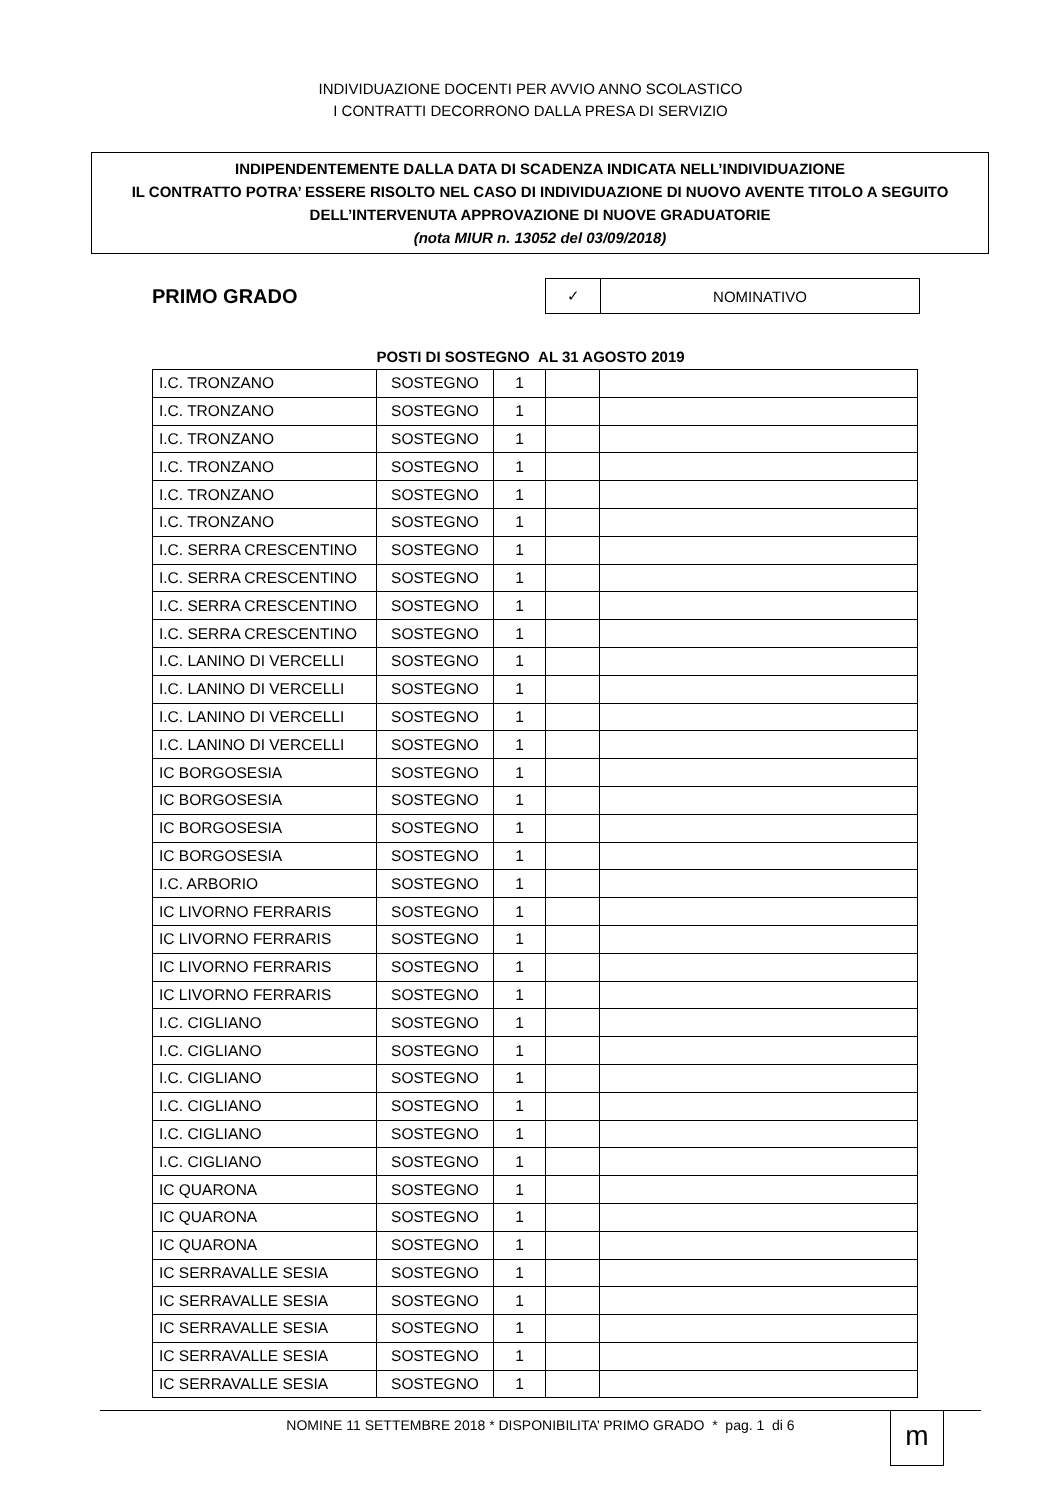INDIVIDUAZIONE DOCENTI PER AVVIO ANNO SCOLASTICO
I CONTRATTI DECORRONO DALLA PRESA DI SERVIZIO
INDIPENDENTEMENTE DALLA DATA DI SCADENZA INDICATA NELL’INDIVIDUAZIONE
IL CONTRATTO POTRA’ ESSERE RISOLTO NEL CASO DI INDIVIDUAZIONE DI NUOVO AVENTE TITOLO A SEGUITO DELL’INTERVENUTA APPROVAZIONE DI NUOVE GRADUATORIE
(nota MIUR n. 13052 del 03/09/2018)
PRIMO GRADO
| ✓ | NOMINATIVO |
POSTI DI SOSTEGNO AL 31 AGOSTO 2019
| I.C. TRONZANO | SOSTEGNO | 1 | | |
| I.C. TRONZANO | SOSTEGNO | 1 | | |
| I.C. TRONZANO | SOSTEGNO | 1 | | |
| I.C. TRONZANO | SOSTEGNO | 1 | | |
| I.C. TRONZANO | SOSTEGNO | 1 | | |
| I.C. TRONZANO | SOSTEGNO | 1 | | |
| I.C. SERRA CRESCENTINO | SOSTEGNO | 1 | | |
| I.C. SERRA CRESCENTINO | SOSTEGNO | 1 | | |
| I.C. SERRA CRESCENTINO | SOSTEGNO | 1 | | |
| I.C. SERRA CRESCENTINO | SOSTEGNO | 1 | | |
| I.C. LANINO DI VERCELLI | SOSTEGNO | 1 | | |
| I.C. LANINO DI VERCELLI | SOSTEGNO | 1 | | |
| I.C. LANINO DI VERCELLI | SOSTEGNO | 1 | | |
| I.C. LANINO DI VERCELLI | SOSTEGNO | 1 | | |
| IC BORGOSESIA | SOSTEGNO | 1 | | |
| IC BORGOSESIA | SOSTEGNO | 1 | | |
| IC BORGOSESIA | SOSTEGNO | 1 | | |
| IC BORGOSESIA | SOSTEGNO | 1 | | |
| I.C. ARBORIO | SOSTEGNO | 1 | | |
| IC LIVORNO FERRARIS | SOSTEGNO | 1 | | |
| IC LIVORNO FERRARIS | SOSTEGNO | 1 | | |
| IC LIVORNO FERRARIS | SOSTEGNO | 1 | | |
| IC LIVORNO FERRARIS | SOSTEGNO | 1 | | |
| I.C. CIGLIANO | SOSTEGNO | 1 | | |
| I.C. CIGLIANO | SOSTEGNO | 1 | | |
| I.C. CIGLIANO | SOSTEGNO | 1 | | |
| I.C. CIGLIANO | SOSTEGNO | 1 | | |
| I.C. CIGLIANO | SOSTEGNO | 1 | | |
| I.C. CIGLIANO | SOSTEGNO | 1 | | |
| IC QUARONA | SOSTEGNO | 1 | | |
| IC QUARONA | SOSTEGNO | 1 | | |
| IC QUARONA | SOSTEGNO | 1 | | |
| IC SERRAVALLE SESIA | SOSTEGNO | 1 | | |
| IC SERRAVALLE SESIA | SOSTEGNO | 1 | | |
| IC SERRAVALLE SESIA | SOSTEGNO | 1 | | |
| IC SERRAVALLE SESIA | SOSTEGNO | 1 | | |
| IC SERRAVALLE SESIA | SOSTEGNO | 1 | | |
NOMINE 11 SETTEMBRE 2018 * DISPONIBILITA’ PRIMO GRADO * pag. 1 di 6
m